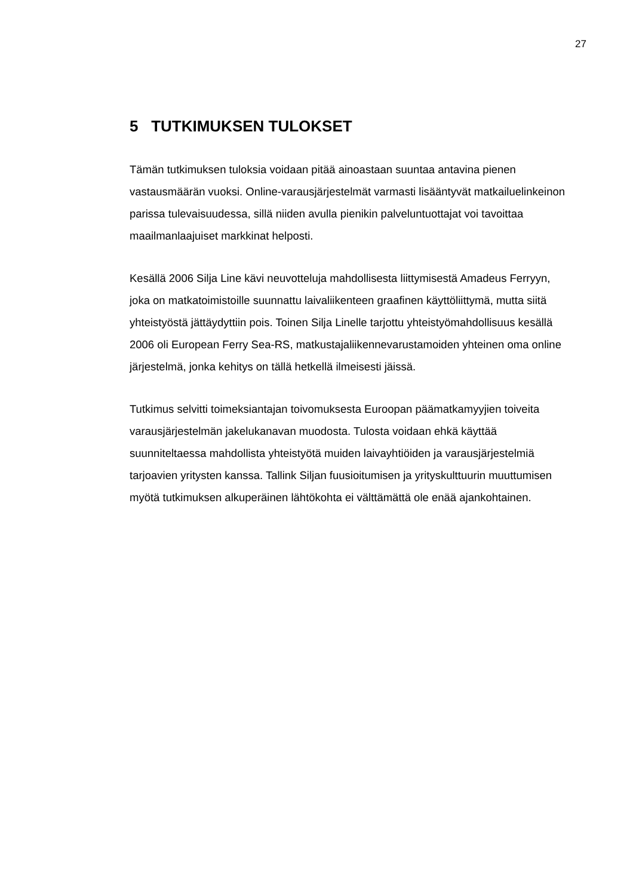27
5 TUTKIMUKSEN TULOKSET
Tämän tutkimuksen tuloksia voidaan pitää ainoastaan suuntaa antavina pienen vastausmäärän vuoksi. Online-varausjärjestelmät varmasti lisääntyvät matkailuelinkeinon parissa tulevaisuudessa, sillä niiden avulla pienikin palveluntuottajat voi tavoittaa maailmanlaajuiset markkinat helposti.
Kesällä 2006 Silja Line kävi neuvotteluja mahdollisesta liittymisestä Amadeus Ferryyn, joka on matkatoimistoille suunnattu laivaliikenteen graafinen käyttöliittymä, mutta siitä yhteistyöstä jättäydyttiin pois. Toinen Silja Linelle tarjottu yhteistyömahdollisuus kesällä 2006 oli European Ferry Sea-RS, matkustajaliikennevarustamoiden yhteinen oma online järjestelmä, jonka kehitys on tällä hetkellä ilmeisesti jäissä.
Tutkimus selvitti toimeksiantajan toivomuksesta Euroopan päämatkamyyjien toiveita varausjärjestelmän jakelukanavan muodosta. Tulosta voidaan ehkä käyttää suunniteltaessa mahdollista yhteistyötä muiden laivayhtiöiden ja varausjärjestelmiä tarjoavien yritysten kanssa. Tallink Siljan fuusioitumisen ja yrityskulttuurin muuttumisen myötä tutkimuksen alkuperäinen lähtökohta ei välttämättä ole enää ajankohtainen.